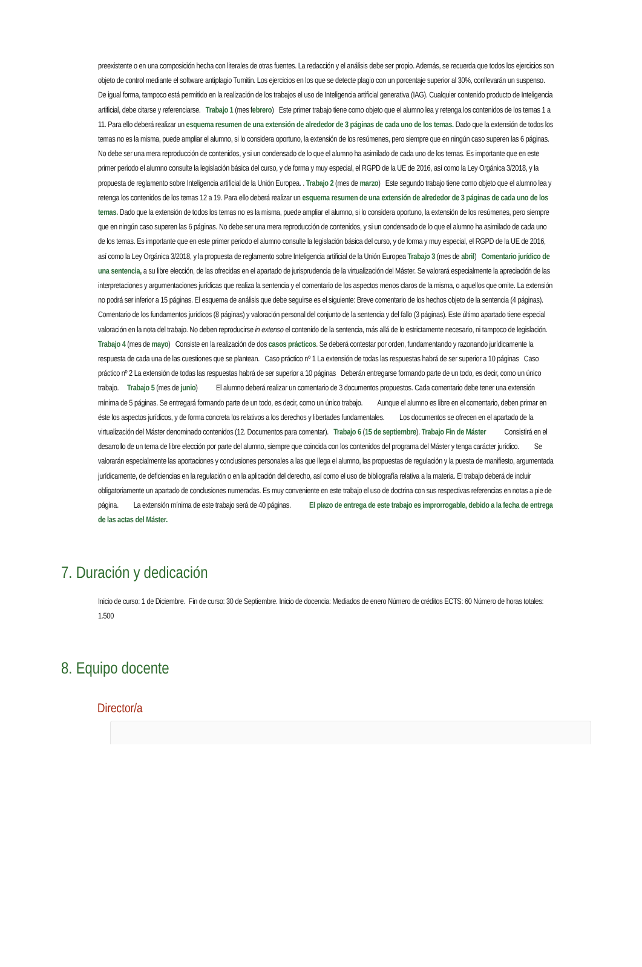preexistente o en una composición hecha con literales de otras fuentes. La redacción y el análisis debe ser propio. Además, se recuerda que todos los ejercicios son objeto de control mediante el software antiplagio Turnitin. Los ejercicios en los que se detecte plagio con un porcentaje superior al 30%, conllevarán un suspenso. De igual forma, tampoco está permitido en la realización de los trabajos el uso de Inteligencia artificial generativa (IAG). Cualquier contenido producto de Inteligencia artificial, debe citarse y referenciarse. Trabajo 1 (mes febrero) Este primer trabajo tiene como objeto que el alumno lea y retenga los contenidos de los temas 1 a 11. Para ello deberá realizar un esquema resumen de una extensión de alrededor de 3 páginas de cada uno de los temas. Dado que la extensión de todos los temas no es la misma, puede ampliar el alumno, si lo considera oportuno, la extensión de los resúmenes, pero siempre que en ningún caso superen las 6 páginas. No debe ser una mera reproducción de contenidos, y si un condensado de lo que el alumno ha asimilado de cada uno de los temas. Es importante que en este primer periodo el alumno consulte la legislación básica del curso, y de forma y muy especial, el RGPD de la UE de 2016, así como la Ley Orgánica 3/2018, y la propuesta de reglamento sobre Inteligencia artificial de la Unión Europea. . Trabajo 2 (mes de marzo) Este segundo trabajo tiene como objeto que el alumno lea y retenga los contenidos de los temas 12 a 19. Para ello deberá realizar un esquema resumen de una extensión de alrededor de 3 páginas de cada uno de los temas. Dado que la extensión de todos los temas no es la misma, puede ampliar el alumno, si lo considera oportuno, la extensión de los resúmenes, pero siempre que en ningún caso superen las 6 páginas. No debe ser una mera reproducción de contenidos, y si un condensado de lo que el alumno ha asimilado de cada uno de los temas. Es importante que en este primer periodo el alumno consulte la legislación básica del curso, y de forma y muy especial, el RGPD de la UE de 2016, así como la Ley Orgánica 3/2018, y la propuesta de reglamento sobre Inteligencia artificial de la Unión Europea Trabajo 3 (mes de abril) Comentario jurídico de una sentencia, a su libre elección, de las ofrecidas en el apartado de jurisprudencia de la virtualización del Máster. Se valorará especialmente la apreciación de las interpretaciones y argumentaciones jurídicas que realiza la sentencia y el comentario de los aspectos menos claros de la misma, o aquellos que omite. La extensión no podrá ser inferior a 15 páginas. El esquema de análisis que debe seguirse es el siguiente: Breve comentario de los hechos objeto de la sentencia (4 páginas). Comentario de los fundamentos jurídicos (8 páginas) y valoración personal del conjunto de la sentencia y del fallo (3 páginas). Este último apartado tiene especial valoración en la nota del trabajo. No deben reproducirse in extenso el contenido de la sentencia, más allá de lo estrictamente necesario, ni tampoco de legislación. Trabajo 4 (mes de mayo) Consiste en la realización de dos casos prácticos. Se deberá contestar por orden, fundamentando y razonando jurídicamente la respuesta de cada una de las cuestiones que se plantean. Caso práctico nº 1 La extensión de todas las respuestas habrá de ser superior a 10 páginas Caso práctico nº 2 La extensión de todas las respuestas habrá de ser superior a 10 páginas Deberán entregarse formando parte de un todo, es decir, como un único trabajo. Trabajo 5 (mes de junio) El alumno deberá realizar un comentario de 3 documentos propuestos. Cada comentario debe tener una extensión mínima de 5 páginas. Se entregará formando parte de un todo, es decir, como un único trabajo. Aunque el alumno es libre en el comentario, deben primar en éste los aspectos jurídicos, y de forma concreta los relativos a los derechos y libertades fundamentales. Los documentos se ofrecen en el apartado de la virtualización del Máster denominado contenidos (12. Documentos para comentar). Trabajo 6 (15 de septiembre). Trabajo Fin de Máster Consistirá en el desarrollo de un tema de libre elección por parte del alumno, siempre que coincida con los contenidos del programa del Máster y tenga carácter jurídico. Se valorarán especialmente las aportaciones y conclusiones personales a las que llega el alumno, las propuestas de regulación y la puesta de manifiesto, argumentada jurídicamente, de deficiencias en la regulación o en la aplicación del derecho, así como el uso de bibliografía relativa a la materia. El trabajo deberá de incluir obligatoriamente un apartado de conclusiones numeradas. Es muy conveniente en este trabajo el uso de doctrina con sus respectivas referencias en notas a pie de página. La extensión mínima de este trabajo será de 40 páginas. El plazo de entrega de este trabajo es improrrogable, debido a la fecha de entrega de las actas del Máster.
7. Duración y dedicación
Inicio de curso: 1 de Diciembre. Fin de curso: 30 de Septiembre. Inicio de docencia: Mediados de enero Número de créditos ECTS: 60 Número de horas totales: 1.500
8. Equipo docente
Director/a